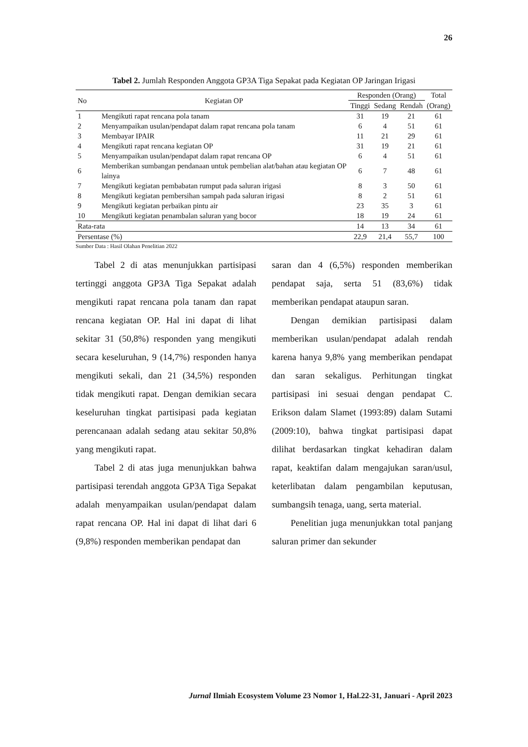26
Tabel 2. Jumlah Responden Anggota GP3A Tiga Sepakat pada Kegiatan OP Jaringan Irigasi
| No | Kegiatan OP | Responden (Orang) | | | Total |
| --- | --- | --- | --- | --- | --- |
| | | Tinggi | Sedang | Rendah | (Orang) |
| 1 | Mengikuti rapat rencana pola tanam | 31 | 19 | 21 | 61 |
| 2 | Menyampaikan usulan/pendapat dalam rapat rencana pola tanam | 6 | 4 | 51 | 61 |
| 3 | Membayar IPAIR | 11 | 21 | 29 | 61 |
| 4 | Mengikuti rapat rencana kegiatan OP | 31 | 19 | 21 | 61 |
| 5 | Menyampaikan usulan/pendapat dalam rapat rencana OP | 6 | 4 | 51 | 61 |
| 6 | Memberikan sumbangan pendanaan untuk pembelian alat/bahan atau kegiatan OP lainya | 6 | 7 | 48 | 61 |
| 7 | Mengikuti kegiatan pembabatan rumput pada saluran irigasi | 8 | 3 | 50 | 61 |
| 8 | Mengikuti kegiatan pembersihan sampah pada saluran irigasi | 8 | 2 | 51 | 61 |
| 9 | Mengikuti kegiatan perbaikan pintu air | 23 | 35 | 3 | 61 |
| 10 | Mengikuti kegiatan penambalan saluran yang bocor | 18 | 19 | 24 | 61 |
| Rata-rata | | 14 | 13 | 34 | 61 |
| Persentase (%) | | 22,9 | 21,4 | 55,7 | 100 |
Sumber Data : Hasil Olahan Penelitian 2022
Tabel 2 di atas menunjukkan partisipasi tertinggi anggota GP3A Tiga Sepakat adalah mengikuti rapat rencana pola tanam dan rapat rencana kegiatan OP. Hal ini dapat di lihat sekitar 31 (50,8%) responden yang mengikuti secara keseluruhan, 9 (14,7%) responden hanya mengikuti sekali, dan 21 (34,5%) responden tidak mengikuti rapat. Dengan demikian secara keseluruhan tingkat partisipasi pada kegiatan perencanaan adalah sedang atau sekitar 50,8% yang mengikuti rapat.
Tabel 2 di atas juga menunjukkan bahwa partisipasi terendah anggota GP3A Tiga Sepakat adalah menyampaikan usulan/pendapat dalam rapat rencana OP. Hal ini dapat di lihat dari 6 (9,8%) responden memberikan pendapat dan
saran dan 4 (6,5%) responden memberikan pendapat saja, serta 51 (83,6%) tidak memberikan pendapat ataupun saran.
Dengan demikian partisipasi dalam memberikan usulan/pendapat adalah rendah karena hanya 9,8% yang memberikan pendapat dan saran sekaligus. Perhitungan tingkat partisipasi ini sesuai dengan pendapat C. Erikson dalam Slamet (1993:89) dalam Sutami (2009:10), bahwa tingkat partisipasi dapat dilihat berdasarkan tingkat kehadiran dalam rapat, keaktifan dalam mengajukan saran/usul, keterlibatan dalam pengambilan keputusan, sumbangsih tenaga, uang, serta material.
Penelitian juga menunjukkan total panjang saluran primer dan sekunder
Jurnal Ilmiah Ecosystem Volume 23 Nomor 1, Hal.22-31, Januari - April 2023